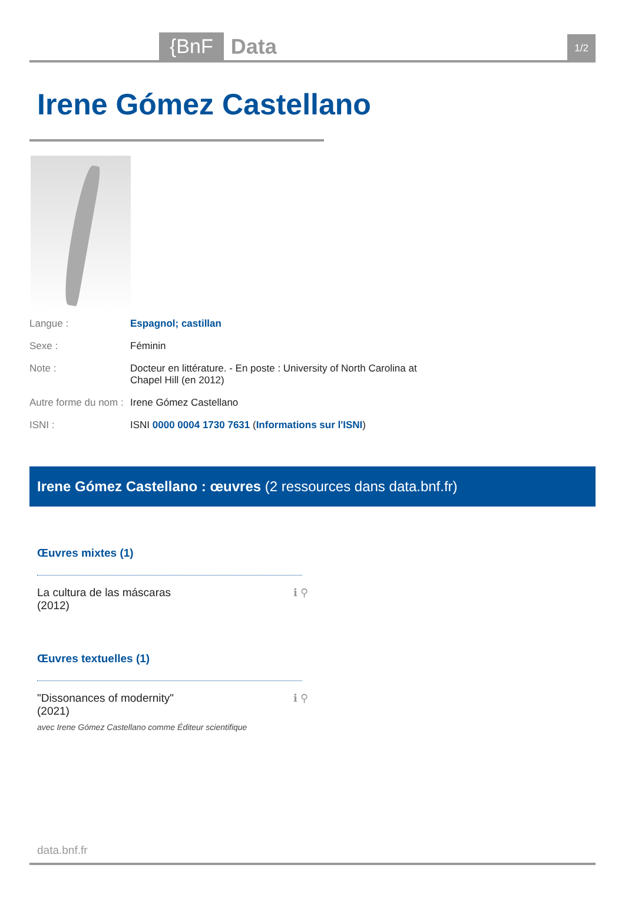{BnF Data 1/2
Irene Gómez Castellano
Langue : Espagnol; castillan
Sexe : Féminin
Note : Docteur en littérature. - En poste : University of North Carolina at Chapel Hill (en 2012)
Autre forme du nom : Irene Gómez Castellano
ISNI : ISNI 0000 0004 1730 7631 (Informations sur l'ISNI)
Irene Gómez Castellano : œuvres (2 ressources dans data.bnf.fr)
Œuvres mixtes (1)
La cultura de las máscaras
(2012) ℹ ⚲
Œuvres textuelles (1)
"Dissonances of modernity"
(2021) ℹ ⚲
avec Irene Gómez Castellano comme Éditeur scientifique
data.bnf.fr